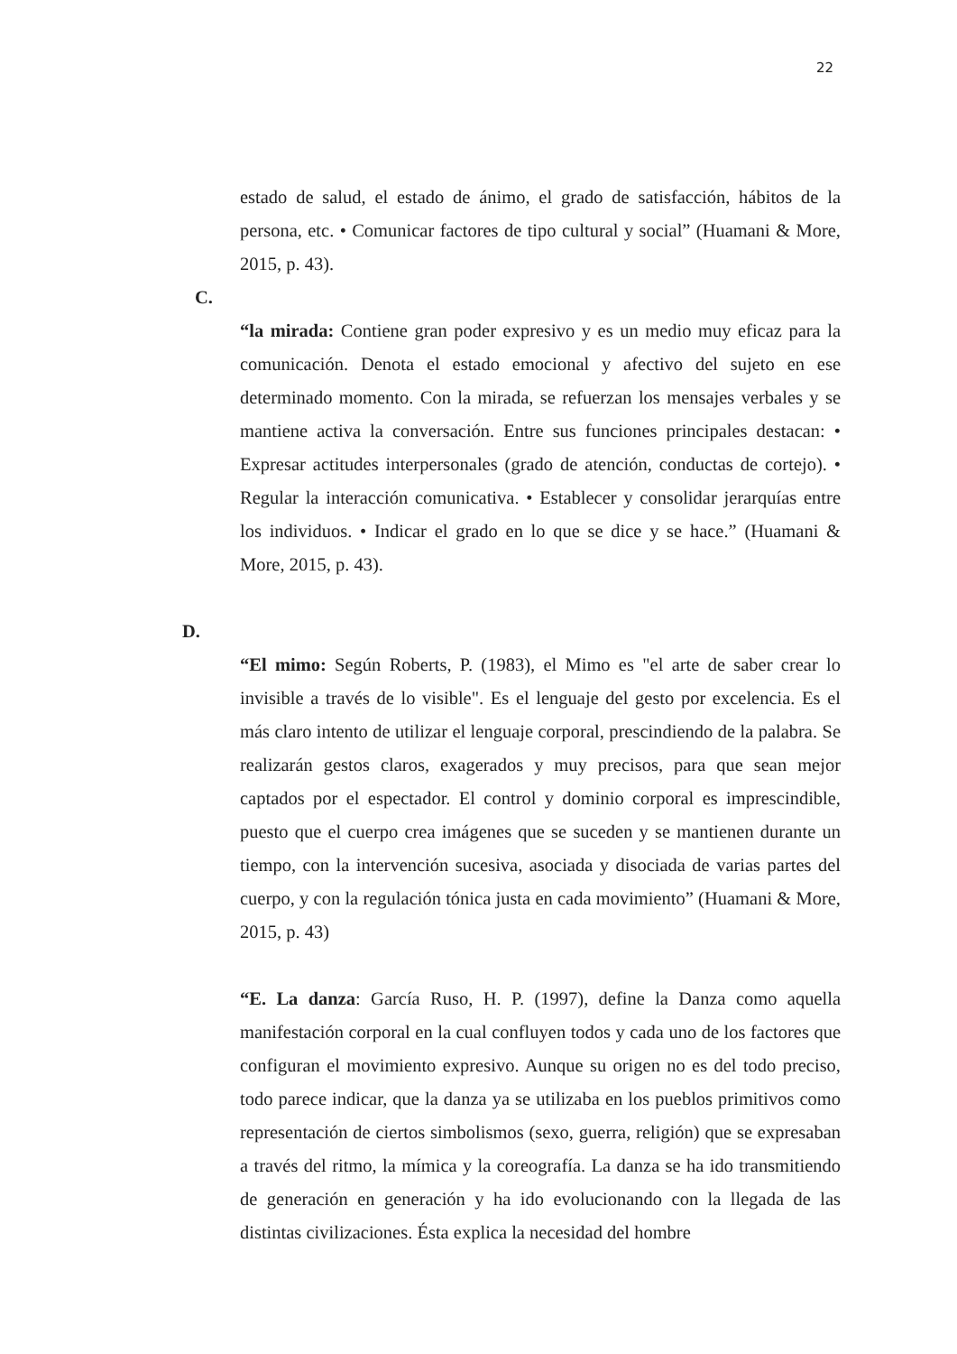22
estado de salud, el estado de ánimo, el grado de satisfacción, hábitos de la persona, etc. • Comunicar factores de tipo cultural y social” (Huamani & More, 2015, p. 43).
C.
“la mirada: Contiene gran poder expresivo y es un medio muy eficaz para la comunicación. Denota el estado emocional y afectivo del sujeto en ese determinado momento. Con la mirada, se refuerzan los mensajes verbales y se mantiene activa la conversación. Entre sus funciones principales destacan: • Expresar actitudes interpersonales (grado de atención, conductas de cortejo). • Regular la interacción comunicativa. • Establecer y consolidar jerarquías entre los individuos. • Indicar el grado en lo que se dice y se hace.” (Huamani & More, 2015, p. 43).
D.
“El mimo: Según Roberts, P. (1983), el Mimo es "el arte de saber crear lo invisible a través de lo visible". Es el lenguaje del gesto por excelencia. Es el más claro intento de utilizar el lenguaje corporal, prescindiendo de la palabra. Se realizarán gestos claros, exagerados y muy precisos, para que sean mejor captados por el espectador. El control y dominio corporal es imprescindible, puesto que el cuerpo crea imágenes que se suceden y se mantienen durante un tiempo, con la intervención sucesiva, asociada y disociada de varias partes del cuerpo, y con la regulación tónica justa en cada movimiento” (Huamani & More, 2015, p. 43)
“E. La danza: García Ruso, H. P. (1997), define la Danza como aquella manifestación corporal en la cual confluyen todos y cada uno de los factores que configuran el movimiento expresivo. Aunque su origen no es del todo preciso, todo parece indicar, que la danza ya se utilizaba en los pueblos primitivos como representación de ciertos simbolismos (sexo, guerra, religión) que se expresaban a través del ritmo, la mímica y la coreografía. La danza se ha ido transmitiendo de generación en generación y ha ido evolucionando con la llegada de las distintas civilizaciones. Ésta explica la necesidad del hombre